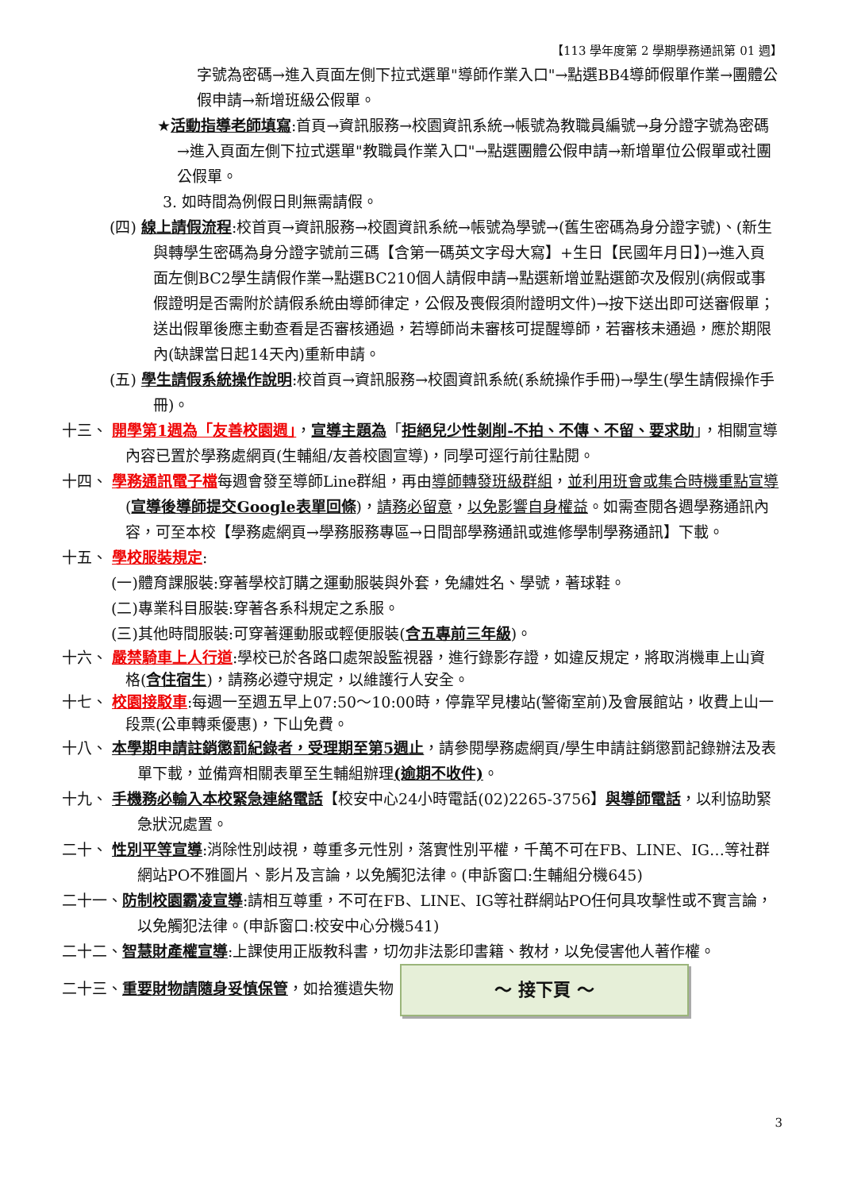【113 學年度第 2 學期學務通訊第 01 週】
字號為密碼→進入頁面左側下拉式選單"導師作業入口"→點選BB4導師假單作業→團體公假申請→新增班級公假單。
★活動指導老師填寫:首頁→資訊服務→校園資訊系統→帳號為教職員編號→身分證字號為密碼→進入頁面左側下拉式選單"教職員作業入口"→點選團體公假申請→新增單位公假單或社團公假單。
3. 如時間為例假日則無需請假。
(四) 線上請假流程:校首頁→資訊服務→校園資訊系統→帳號為學號→(舊生密碼為身分證字號)、(新生與轉學生密碼為身分證字號前三碼【含第一碼英文字母大寫】+生日【民國年月日】)→進入頁面左側BC2學生請假作業→點選BC210個人請假申請→點選新增並點選節次及假別(病假或事假證明是否需附於請假系統由導師律定，公假及喪假須附證明文件)→按下送出即可送審假單；送出假單後應主動查看是否審核通過，若導師尚未審核可提醒導師，若審核未通過，應於期限內(缺課當日起14天內)重新申請。
(五) 學生請假系統操作說明:校首頁→資訊服務→校園資訊系統(系統操作手冊)→學生(學生請假操作手冊)。
十三、 開學第1週為「友善校園週」，宣導主題為「拒絕兒少性剝削-不拍、不傳、不留、要求助」，相關宣導內容已置於學務處網頁(生輔組/友善校園宣導)，同學可逕行前往點閱。
十四、 學務通訊電子檔每週會發至導師Line群組，再由導師轉發班級群組，並利用班會或集合時機重點宣導(宣導後導師提交Google表單回條)，請務必留意，以免影響自身權益。如需查閱各週學務通訊內容，可至本校【學務處網頁→學務服務專區→日間部學務通訊或進修學制學務通訊】下載。
十五、 學校服裝規定:
(一)體育課服裝:穿著學校訂購之運動服裝與外套，免繡姓名、學號，著球鞋。
(二)專業科目服裝:穿著各系科規定之系服。
(三)其他時間服裝:可穿著運動服或輕便服裝(含五專前三年級)。
十六、 嚴禁騎車上人行道:學校已於各路口處架設監視器，進行錄影存證，如違反規定，將取消機車上山資格(含住宿生)，請務必遵守規定，以維護行人安全。
十七、 校園接駁車:每週一至週五早上07:50～10:00時，停靠罕見樓站(警衛室前)及會展館站，收費上山一段票(公車轉乘優惠)，下山免費。
十八、 本學期申請註銷懲罰紀錄者，受理期至第5週止，請參閱學務處網頁/學生申請註銷懲罰記錄辦法及表單下載，並備齊相關表單至生輔組辦理(逾期不收件)。
十九、 手機務必輸入本校緊急連絡電話【校安中心24小時電話(02)2265-3756】與導師電話，以利協助緊急狀況處置。
二十、 性別平等宣導:消除性別歧視，尊重多元性別，落實性別平權，千萬不可在FB、LINE、IG…等社群網站PO不雅圖片、影片及言論，以免觸犯法律。(申訴窗口:生輔組分機645)
二十一、防制校園霸凌宣導:請相互尊重，不可在FB、LINE、IG等社群網站PO任何具攻擊性或不實言論，以免觸犯法律。(申訴窗口:校安中心分機541)
二十二、智慧財產權宣導:上課使用正版教科書，切勿非法影印書籍、教材，以免侵害他人著作權。
二十三、重要財物請隨身妥慎保管，如拾獲遺失物 ～ 接下頁 ～
3